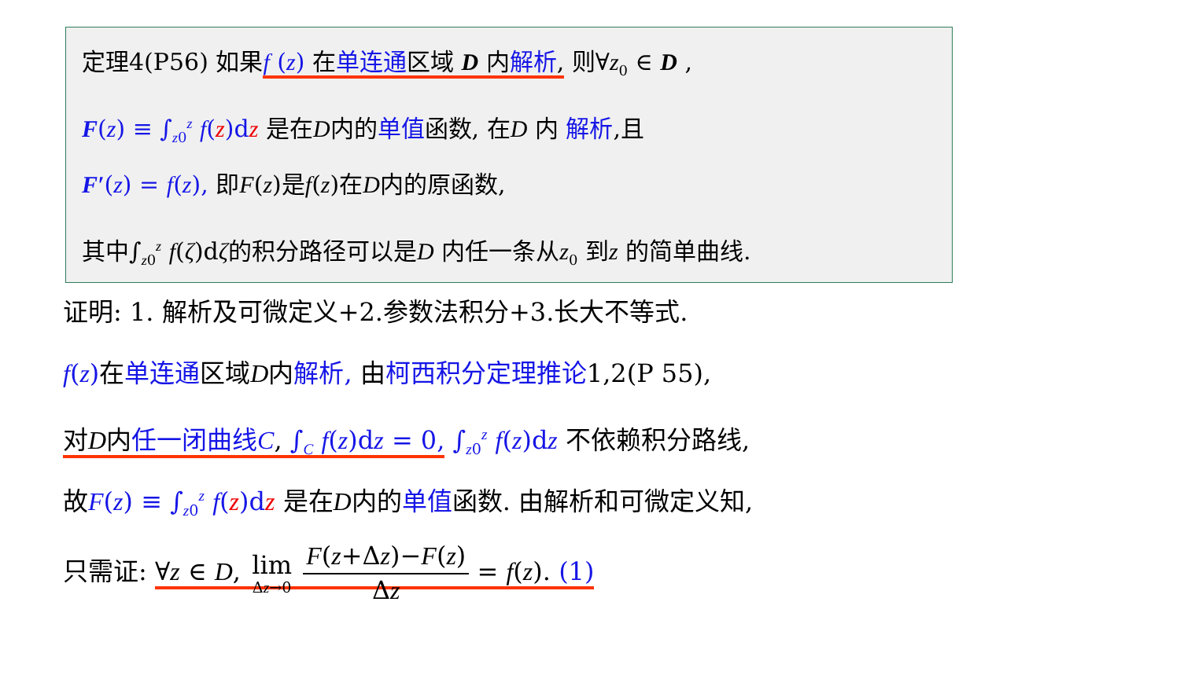定理4(P56) 如果f (z) 在单连通区域 D 内解析, 则∀z<sub>0</sub> ∈ D ,
F(z) ≡ ∫<sub>z0</sub><sup>z</sup> f(z)dz 是在D内的单值函数, 在D 内 解析,且
F′(z) = f(z), 即F(z)是f(z)在D内的原函数,
其中∫<sub>z0</sub><sup>z</sup> f(ζ)dζ的积分路径可以是D 内任一条从z<sub>0</sub> 到z 的简单曲线.
证明: 1. 解析及可微定义+2.参数法积分+3.长大不等式.
f(z) 在单连通区域D内解析, 由柯西积分定理推论1,2(P 55),
对D内任一闭曲线C, ∫<sub>C</sub> f(z)dz = 0, ∫<sub>z0</sub><sup>z</sup> f(z)dz 不依赖积分路线,
故F(z) ≡ ∫<sub>z0</sub><sup>z</sup> f(z)dz 是在D内的单值函数. 由解析和可微定义知,
只需证: ∀z ∈ D, lim Δz→0 F(z+Δz)−F(z) Δz = f(z). (1)